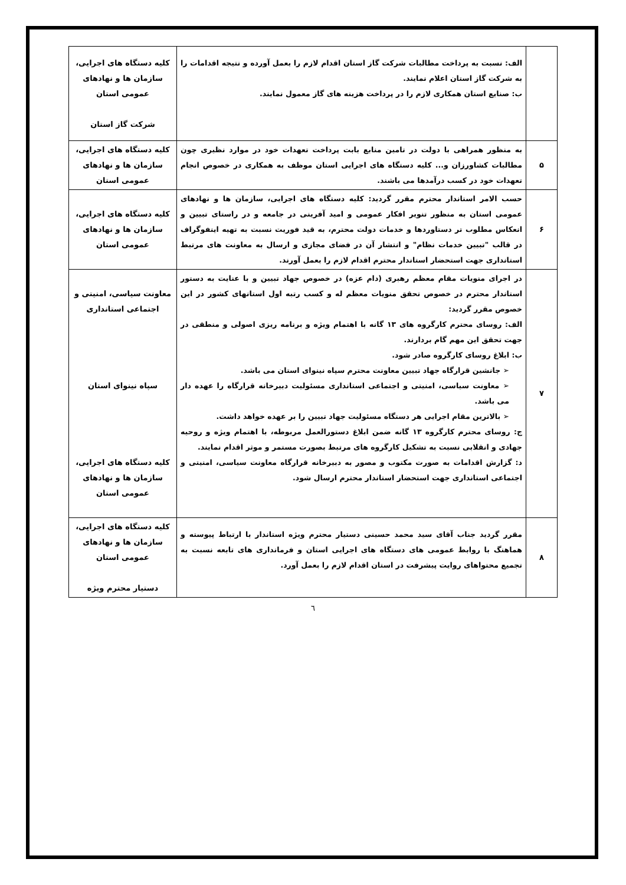| | الف: نسبت به پرداخت مطالبات شرکت گاز استان اقدام لازم را بعمل آورده و نتیجه اقدامات را به شرکت گاز استان اعلام نمایند. ب: صنایع استان همکاری لازم را در پرداخت هزینه های گاز معمول نمایند. | کلیه دستگاه های اجرایی، سازمان ها و نهادهای عمومی استان شرکت گاز استان |
| ۵ | به منظور همراهی با دولت در تامین منابع بابت پرداخت تعهدات خود در موارد نظیری چون مطالبات کشاورزان و... کلیه دستگاه های اجرایی استان موظف به همکاری در خصوص انجام تعهدات خود در کسب درآمدها می باشند. | کلیه دستگاه های اجرایی، سازمان ها و نهادهای عمومی استان |
| ۶ | حسب الامر استاندار محترم مقرر گردید: کلیه دستگاه های اجرایی، سازمان ها و نهادهای عمومی استان به منظور تنویر افکار عمومی و امید آفرینی در جامعه و در راستای تبیین و انعکاس مطلوب تر دستاوردها و خدمات دولت محترم، به قید فوریت نسبت به تهیه اینفوگراف در قالب "تبیین خدمات نظام" و انتشار آن در فضای مجازی و ارسال به معاونت های مرتبط استانداری جهت استحضار استاندار محترم اقدام لازم را بعمل آورند. | کلیه دستگاه های اجرایی، سازمان ها و نهادهای عمومی استان |
| ۷ | در اجرای منویات مقام معظم رهبری (دام عزه) در خصوص جهاد تبیین و با عنایت به دستور استاندار محترم در خصوص تحقق منویات معظم له و کسب رتبه اول استانهای کشور در این خصوص مقرر گردید: الف: روسای محترم کارگروه های ۱۳ گانه با اهتمام ویژه و برنامه ریزی اصولی و منطقی در جهت تحقق این مهم گام بردارند. ب: ابلاغ روسای کارگروه صادر شود. ➢ جانشین قرارگاه جهاد تبیین معاونت محترم سپاه نینوای استان می باشد. ➢ معاونت سیاسی، امنیتی و اجتماعی استانداری مسئولیت دبیرخانه قرارگاه را عهده دار می باشد. ➢ بالاترین مقام اجرایی هر دستگاه مسئولیت جهاد تبیین را بر عهده خواهد داشت. ج: روسای محترم کارگروه ۱۳ گانه ضمن ابلاغ دستورالعمل مربوطه، با اهتمام ویژه و روحیه جهادی و انقلابی نسبت به تشکیل کارگروه های مرتبط بصورت مستمر و موثر اقدام نمایند. د: گزارش اقدامات به صورت مکتوب و مصور به دبیرخانه قرارگاه معاونت سیاسی، امنیتی و اجتماعی استانداری جهت استحضار استاندار محترم ارسال شود. | معاونت سیاسی، امنیتی و اجتماعی استانداری سپاه نینوای استان کلیه دستگاه های اجرایی، سازمان ها و نهادهای عمومی استان |
| ۸ | مقرر گردید جناب آقای سید محمد حسینی دستیار محترم ویژه استاندار با ارتباط پیوسته و هماهنگ با روابط عمومی های دستگاه های اجرایی استان و فرمانداری های تابعه نسبت به تجمیع محتواهای روایت پیشرفت در استان اقدام لازم را بعمل آورد. | کلیه دستگاه های اجرایی، سازمان ها و نهادهای عمومی استان دستیار محترم ویژه |
٦